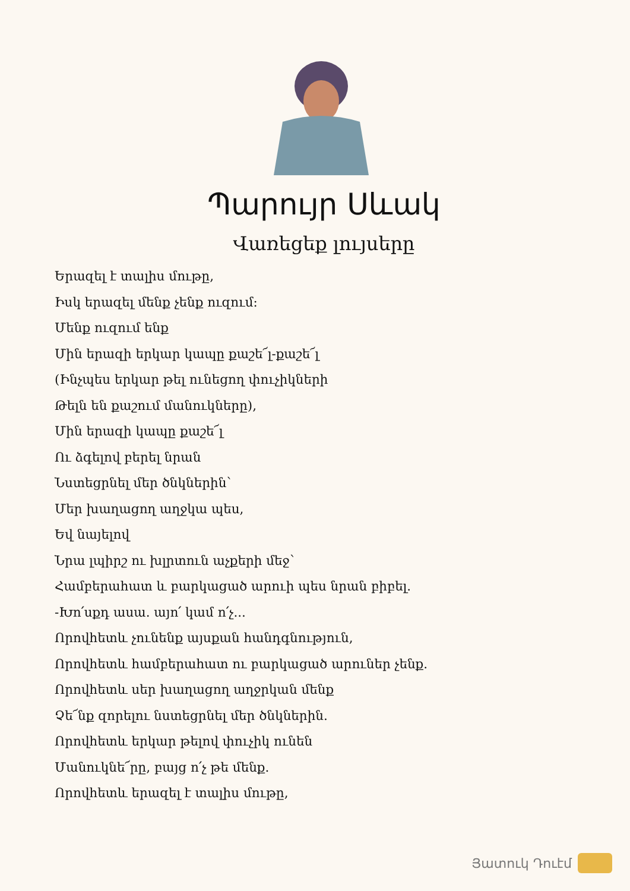Պարույր Սևակ
Վառեցեք լույսերը
Երազել է տալիս մութը,
Իսկ երազել մենք չենք ուզում:
Մենք ուզում ենք
Մին երազի երկար կապը քաշե՜լ-քաշե՜լ
(Ինչպես երկար թել ունեցող փուչիկների
Թելն են քաշում մանուկները),
Մին երազի կապը քաշե՜լ
Ու ձգելով բերել նրան
Նստեցրնել մեր ծնկներին՝
Մեր խաղացող աղջկա պես,
Եվ նայելով
Նրա լպիրշ ու խլրտուն աչքերի մեջ՝
Համբերահատ և բարկացած արուի պես նրան բիբել.
-Խո՛սքդ ասա. այո՛ կամ ո՛չ...
Որովհետև չունենք այսքան հանդգնություն,
Որովհետև համբերահատ ու բարկացած արուներ չենք.
Որովհետև սեր խաղացող աղջրկան մենք
Չե՜նք զորելու նստեցրնել մեր ծնկներին.
Որովհետև երկար թելով փուչիկ ունեն
Մանուկնե՜րը, բայց ո՛չ թե մենք.
Որովհետև երազել է տալիս մութը,
Յատուկ Դուէմ